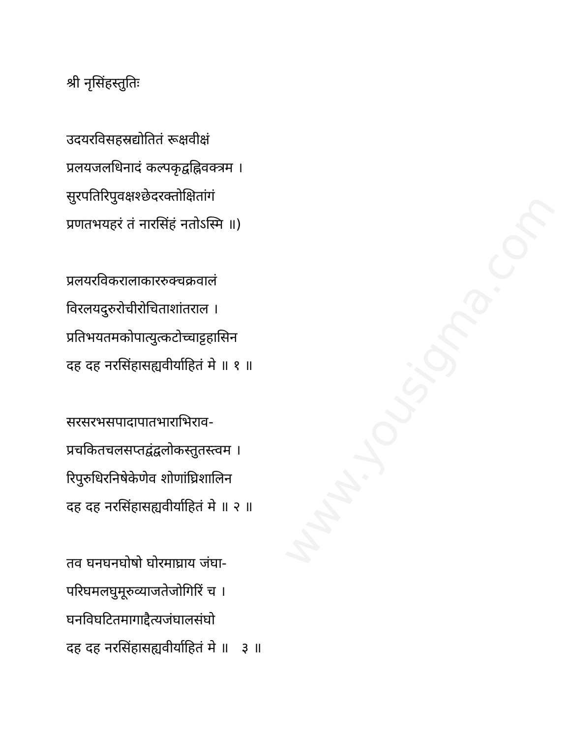www.yousigma.com
श्री नृसिंहस्तुतिः
उदयरविसहस्रद्योतितं रूक्षवीक्षं
प्रलयजलधिनादं कल्पकृद्वह्निवक्त्रम ।
सुरपतिरिपुवक्षश्छेदरक्तोक्षितांगं
प्रणतभयहरं तं नारसिंहं नतोऽस्मि ॥)
प्रलयरविकरालाकाररुक्चक्रवालं
विरलयदुरुरोचीरोचिताशांतराल ।
प्रतिभयतमकोपात्युत्कटोच्चाट्टहासिन
दह दह नरसिंहासह्यवीर्याहितं मे ॥ १ ॥
सरसरभसपादापातभाराभिराव-
प्रचकितचलसप्तद्वंद्वलोकस्तुतस्त्वम ।
रिपुरुधिरनिषेकेणेव शोणांघ्रिशालिन
दह दह नरसिंहासह्यवीर्याहितं मे ॥ २ ॥
तव घनघनघोषो घोरमाघ्राय जंघा-
परिघमलघुमूरुव्याजतेजोगिरिं च ।
घनविघटितमागाद्दैत्यजंघालसंघो
दह दह नरसिंहासह्यवीर्याहितं मे ॥ ३ ॥